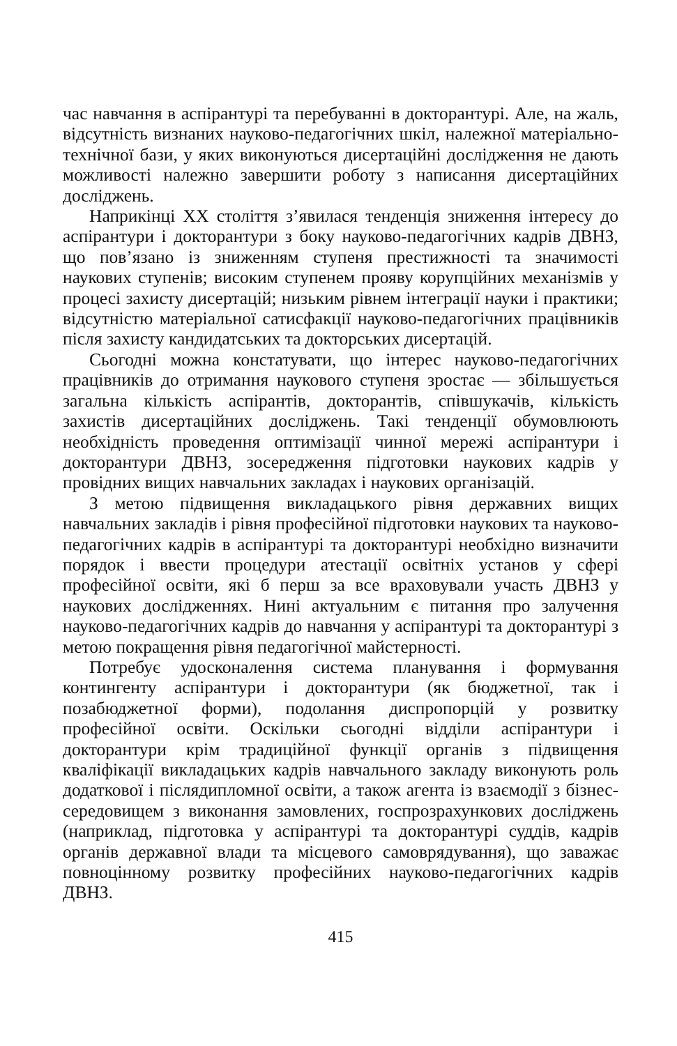час навчання в аспірантурі та перебуванні в докторантурі. Але, на жаль, відсутність визнаних науково-педагогічних шкіл, належної матеріально-технічної бази, у яких виконуються дисертаційні дослідження не дають можливості належно завершити роботу з написання дисертаційних досліджень.
Наприкінці XX століття з’явилася тенденція зниження інтересу до аспірантури і докторантури з боку науково-педагогічних кадрів ДВНЗ, що пов’язано із зниженням ступеня престижності та значимості наукових ступенів; високим ступенем прояву корупційних механізмів у процесі захисту дисертацій; низьким рівнем інтеграції науки і практики; відсутністю матеріальної сатисфакції науково-педагогічних працівників після захисту кандидатських та докторських дисертацій.
Сьогодні можна констатувати, що інтерес науково-педагогічних працівників до отримання наукового ступеня зростає — збільшується загальна кількість аспірантів, докторантів, співшукачів, кількість захистів дисертаційних досліджень. Такі тенденції обумовлюють необхідність проведення оптимізації чинної мережі аспірантури і докторантури ДВНЗ, зосередження підготовки наукових кадрів у провідних вищих навчальних закладах і наукових організацій.
З метою підвищення викладацького рівня державних вищих навчальних закладів і рівня професійної підготовки наукових та науково-педагогічних кадрів в аспірантурі та докторантурі необхідно визначити порядок і ввести процедури атестації освітніх установ у сфері професійної освіти, які б перш за все враховували участь ДВНЗ у наукових дослідженнях. Нині актуальним є питання про залучення науково-педагогічних кадрів до навчання у аспірантурі та докторантурі з метою покращення рівня педагогічної майстерності.
Потребує удосконалення система планування і формування контингенту аспірантури і докторантури (як бюджетної, так і позабюджетної форми), подолання диспропорцій у розвитку професійної освіти. Оскільки сьогодні відділи аспірантури і докторантури крім традиційної функції органів з підвищення кваліфікації викладацьких кадрів навчального закладу виконують роль додаткової і післядипломної освіти, а також агента із взаємодії з бізнес-середовищем з виконання замовлених, госпрозрахункових досліджень (наприклад, підготовка у аспірантурі та докторантурі суддів, кадрів органів державної влади та місцевого самоврядування), що заважає повноцінному розвитку професійних науково-педагогічних кадрів ДВНЗ.
415